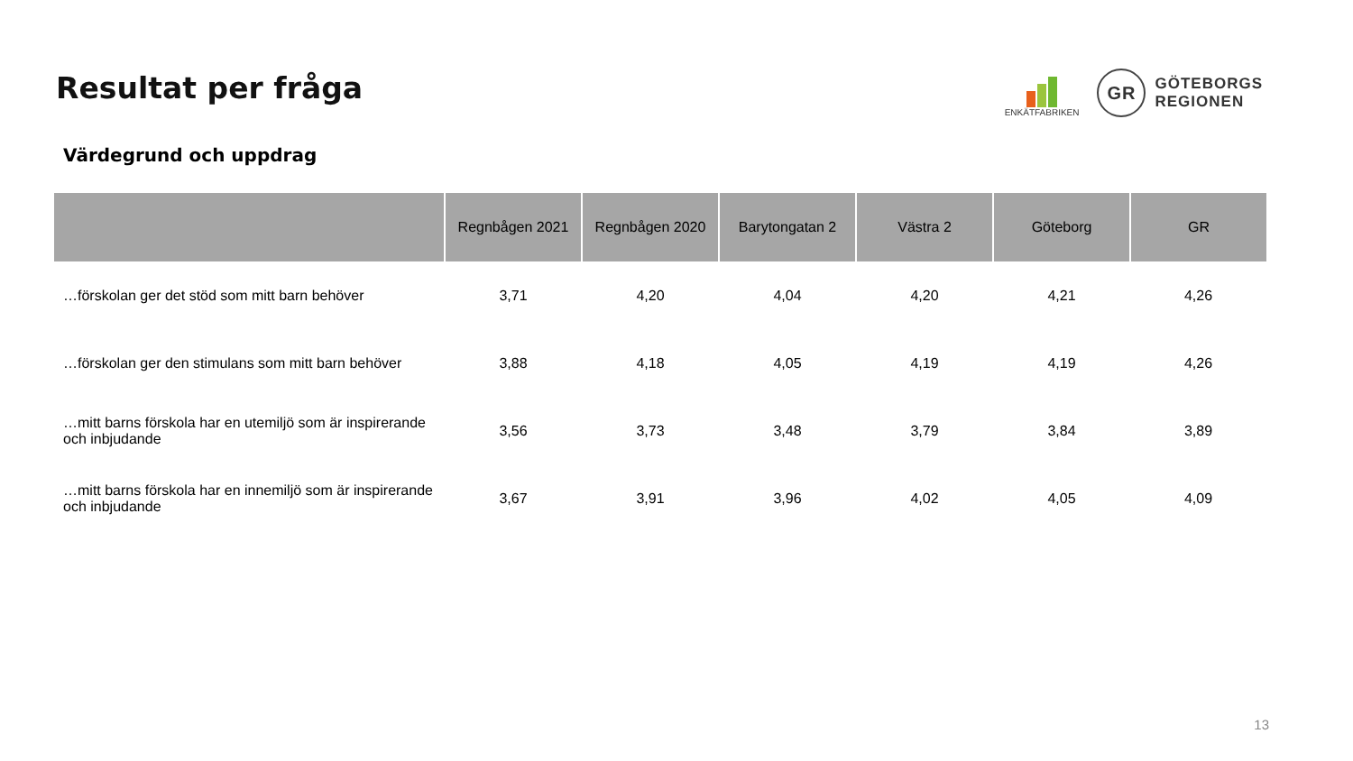Resultat per fråga
ENKÄTFABRIKEN
GR
GÖTEBORGS
REGIONEN
Värdegrund och uppdrag
| | Regnbågen 2021 | Regnbågen 2020 | Barytongatan 2 | Västra 2 | Göteborg | GR |
| --- | --- | --- | --- | --- | --- | --- |
| …förskolan ger det stöd som mitt barn behöver | 3,71 | 4,20 | 4,04 | 4,20 | 4,21 | 4,26 |
| …förskolan ger den stimulans som mitt barn behöver | 3,88 | 4,18 | 4,05 | 4,19 | 4,19 | 4,26 |
| …mitt barns förskola har en utemiljö som är inspirerande och inbjudande | 3,56 | 3,73 | 3,48 | 3,79 | 3,84 | 3,89 |
| …mitt barns förskola har en innemiljö som är inspirerande och inbjudande | 3,67 | 3,91 | 3,96 | 4,02 | 4,05 | 4,09 |
13